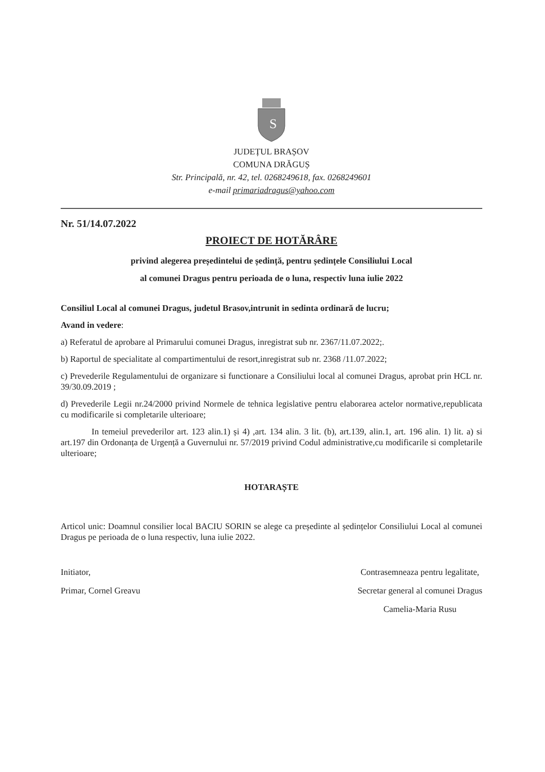S
JUDEȚUL BRAȘOV
COMUNA DRĂGUȘ
Str. Principală, nr. 42, tel. 0268249618, fax. 0268249601
e-mail primariadragus@yahoo.com
Nr. 51/14.07.2022
PROIECT DE HOTĂRÂRE
privind alegerea președintelui de ședință, pentru ședințele Consiliului Local
al comunei Dragus pentru perioada de o luna, respectiv luna iulie 2022
Consiliul Local al comunei Dragus, judetul Brasov,intrunit in sedinta ordinară de lucru;
Avand in vedere:
a) Referatul de aprobare al Primarului comunei Dragus, inregistrat sub nr. 2367/11.07.2022;.
b) Raportul de specialitate al compartimentului de resort,inregistrat sub nr. 2368 /11.07.2022;
c) Prevederile Regulamentului de organizare si functionare a Consiliului local al comunei Dragus, aprobat prin HCL nr. 39/30.09.2019 ;
d) Prevederile Legii nr.24/2000 privind Normele de tehnica legislative pentru elaborarea actelor normative,republicata cu modificarile si completarile ulterioare;
In temeiul prevederilor art. 123 alin.1) și 4) ,art. 134 alin. 3 lit. (b), art.139, alin.1, art. 196 alin. 1) lit. a) si art.197 din Ordonanța de Urgență a Guvernului nr. 57/2019 privind Codul administrative,cu modificarile si completarile ulterioare;
HOTARAȘTE
Articol unic: Doamnul consilier local BACIU SORIN se alege ca președinte al ședințelor Consiliului Local al comunei Dragus pe perioada de o luna respectiv, luna iulie 2022.
Initiator,
Primar, Cornel Greavu
Contrasemneaza pentru legalitate,
Secretar general al comunei Dragus
Camelia-Maria Rusu